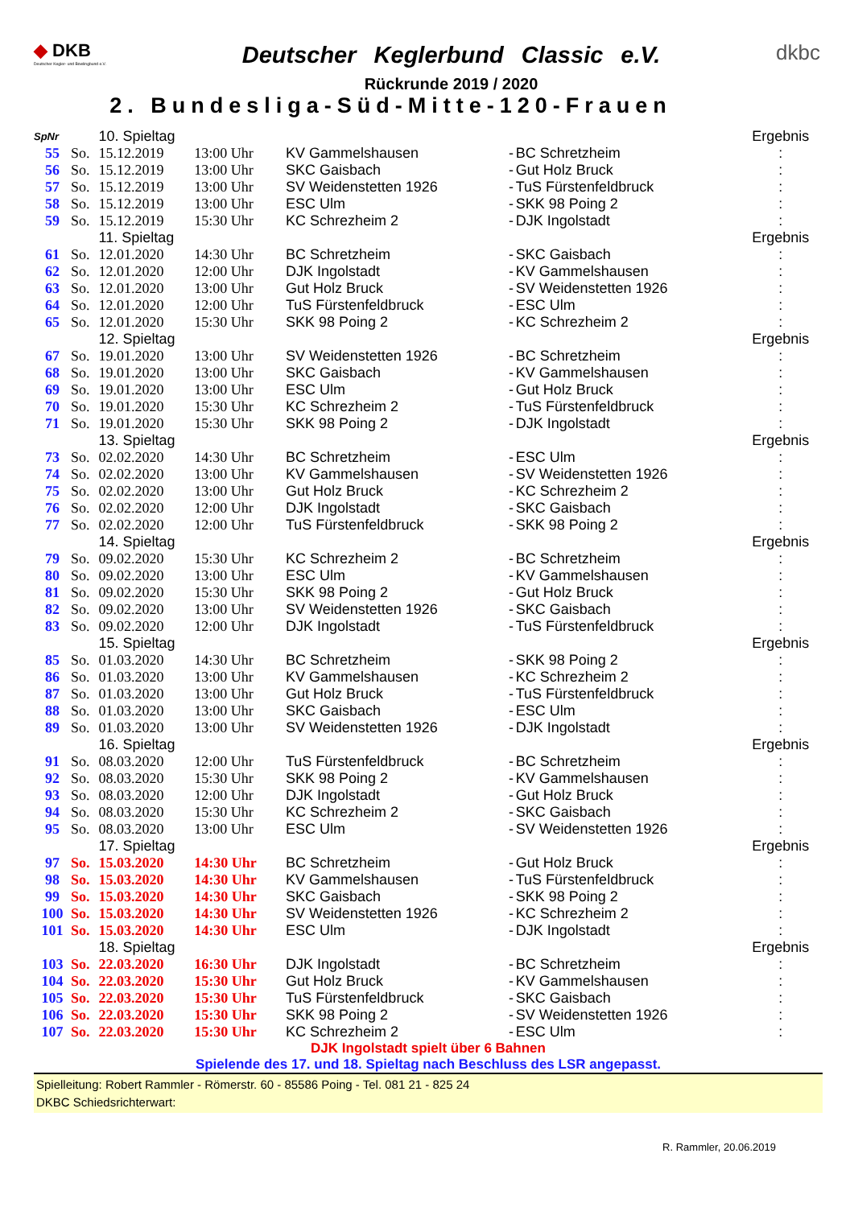◆ DKB
Deutscher Kegler- und Bowlingbund e.V.
Deutscher Keglerbund Classic e.V.
Rückrunde 2019 / 2020
2. Bundesliga-Süd-Mitte-120-Frauen
dkbc
| SpNr | | 10. Spieltag | | | | | Ergebnis |
| 55 | So. | 15.12.2019 | 13:00 Uhr | KV Gammelshausen | - | BC Schretzheim | : |
| 56 | So. | 15.12.2019 | 13:00 Uhr | SKC Gaisbach | - | Gut Holz Bruck | : |
| 57 | So. | 15.12.2019 | 13:00 Uhr | SV Weidenstetten 1926 | - | TuS Fürstenfeldbruck | : |
| 58 | So. | 15.12.2019 | 13:00 Uhr | ESC Ulm | - | SKK 98 Poing 2 | : |
| 59 | So. | 15.12.2019 | 15:30 Uhr | KC Schrezheim 2 | - | DJK Ingolstadt | : |
| | | 11. Spieltag | | | | | Ergebnis |
| 61 | So. | 12.01.2020 | 14:30 Uhr | BC Schretzheim | - | SKC Gaisbach | : |
| 62 | So. | 12.01.2020 | 12:00 Uhr | DJK Ingolstadt | - | KV Gammelshausen | : |
| 63 | So. | 12.01.2020 | 13:00 Uhr | Gut Holz Bruck | - | SV Weidenstetten 1926 | : |
| 64 | So. | 12.01.2020 | 12:00 Uhr | TuS Fürstenfeldbruck | - | ESC Ulm | : |
| 65 | So. | 12.01.2020 | 15:30 Uhr | SKK 98 Poing 2 | - | KC Schrezheim 2 | : |
| | | 12. Spieltag | | | | | Ergebnis |
| 67 | So. | 19.01.2020 | 13:00 Uhr | SV Weidenstetten 1926 | - | BC Schretzheim | : |
| 68 | So. | 19.01.2020 | 13:00 Uhr | SKC Gaisbach | - | KV Gammelshausen | : |
| 69 | So. | 19.01.2020 | 13:00 Uhr | ESC Ulm | - | Gut Holz Bruck | : |
| 70 | So. | 19.01.2020 | 15:30 Uhr | KC Schrezheim 2 | - | TuS Fürstenfeldbruck | : |
| 71 | So. | 19.01.2020 | 15:30 Uhr | SKK 98 Poing 2 | - | DJK Ingolstadt | : |
| | | 13. Spieltag | | | | | Ergebnis |
| 73 | So. | 02.02.2020 | 14:30 Uhr | BC Schretzheim | - | ESC Ulm | : |
| 74 | So. | 02.02.2020 | 13:00 Uhr | KV Gammelshausen | - | SV Weidenstetten 1926 | : |
| 75 | So. | 02.02.2020 | 13:00 Uhr | Gut Holz Bruck | - | KC Schrezheim 2 | : |
| 76 | So. | 02.02.2020 | 12:00 Uhr | DJK Ingolstadt | - | SKC Gaisbach | : |
| 77 | So. | 02.02.2020 | 12:00 Uhr | TuS Fürstenfeldbruck | - | SKK 98 Poing 2 | : |
| | | 14. Spieltag | | | | | Ergebnis |
| 79 | So. | 09.02.2020 | 15:30 Uhr | KC Schrezheim 2 | - | BC Schretzheim | : |
| 80 | So. | 09.02.2020 | 13:00 Uhr | ESC Ulm | - | KV Gammelshausen | : |
| 81 | So. | 09.02.2020 | 15:30 Uhr | SKK 98 Poing 2 | - | Gut Holz Bruck | : |
| 82 | So. | 09.02.2020 | 13:00 Uhr | SV Weidenstetten 1926 | - | SKC Gaisbach | : |
| 83 | So. | 09.02.2020 | 12:00 Uhr | DJK Ingolstadt | - | TuS Fürstenfeldbruck | : |
| | | 15. Spieltag | | | | | Ergebnis |
| 85 | So. | 01.03.2020 | 14:30 Uhr | BC Schretzheim | - | SKK 98 Poing 2 | : |
| 86 | So. | 01.03.2020 | 13:00 Uhr | KV Gammelshausen | - | KC Schrezheim 2 | : |
| 87 | So. | 01.03.2020 | 13:00 Uhr | Gut Holz Bruck | - | TuS Fürstenfeldbruck | : |
| 88 | So. | 01.03.2020 | 13:00 Uhr | SKC Gaisbach | - | ESC Ulm | : |
| 89 | So. | 01.03.2020 | 13:00 Uhr | SV Weidenstetten 1926 | - | DJK Ingolstadt | : |
| | | 16. Spieltag | | | | | Ergebnis |
| 91 | So. | 08.03.2020 | 12:00 Uhr | TuS Fürstenfeldbruck | - | BC Schretzheim | : |
| 92 | So. | 08.03.2020 | 15:30 Uhr | SKK 98 Poing 2 | - | KV Gammelshausen | : |
| 93 | So. | 08.03.2020 | 12:00 Uhr | DJK Ingolstadt | - | Gut Holz Bruck | : |
| 94 | So. | 08.03.2020 | 15:30 Uhr | KC Schrezheim 2 | - | SKC Gaisbach | : |
| 95 | So. | 08.03.2020 | 13:00 Uhr | ESC Ulm | - | SV Weidenstetten 1926 | : |
| | | 17. Spieltag | | | | | Ergebnis |
| 97 | So. | 15.03.2020 | 14:30 Uhr | BC Schretzheim | - | Gut Holz Bruck | : |
| 98 | So. | 15.03.2020 | 14:30 Uhr | KV Gammelshausen | - | TuS Fürstenfeldbruck | : |
| 99 | So. | 15.03.2020 | 14:30 Uhr | SKC Gaisbach | - | SKK 98 Poing 2 | : |
| 100 | So. | 15.03.2020 | 14:30 Uhr | SV Weidenstetten 1926 | - | KC Schrezheim 2 | : |
| 101 | So. | 15.03.2020 | 14:30 Uhr | ESC Ulm | - | DJK Ingolstadt | : |
| | | 18. Spieltag | | | | | Ergebnis |
| 103 | So. | 22.03.2020 | 16:30 Uhr | DJK Ingolstadt | - | BC Schretzheim | : |
| 104 | So. | 22.03.2020 | 15:30 Uhr | Gut Holz Bruck | - | KV Gammelshausen | : |
| 105 | So. | 22.03.2020 | 15:30 Uhr | TuS Fürstenfeldbruck | - | SKC Gaisbach | : |
| 106 | So. | 22.03.2020 | 15:30 Uhr | SKK 98 Poing 2 | - | SV Weidenstetten 1926 | : |
| 107 | So. | 22.03.2020 | 15:30 Uhr | KC Schrezheim 2 | - | ESC Ulm | : |
DJK Ingolstadt spielt über 6 Bahnen
Spielende des 17. und 18. Spieltag nach Beschluss des LSR angepasst.
Spielleitung: Robert Rammler - Römerstr. 60 - 85586 Poing - Tel. 081 21 - 825 24
DKBC Schiedsrichterwart:
R. Rammler, 20.06.2019